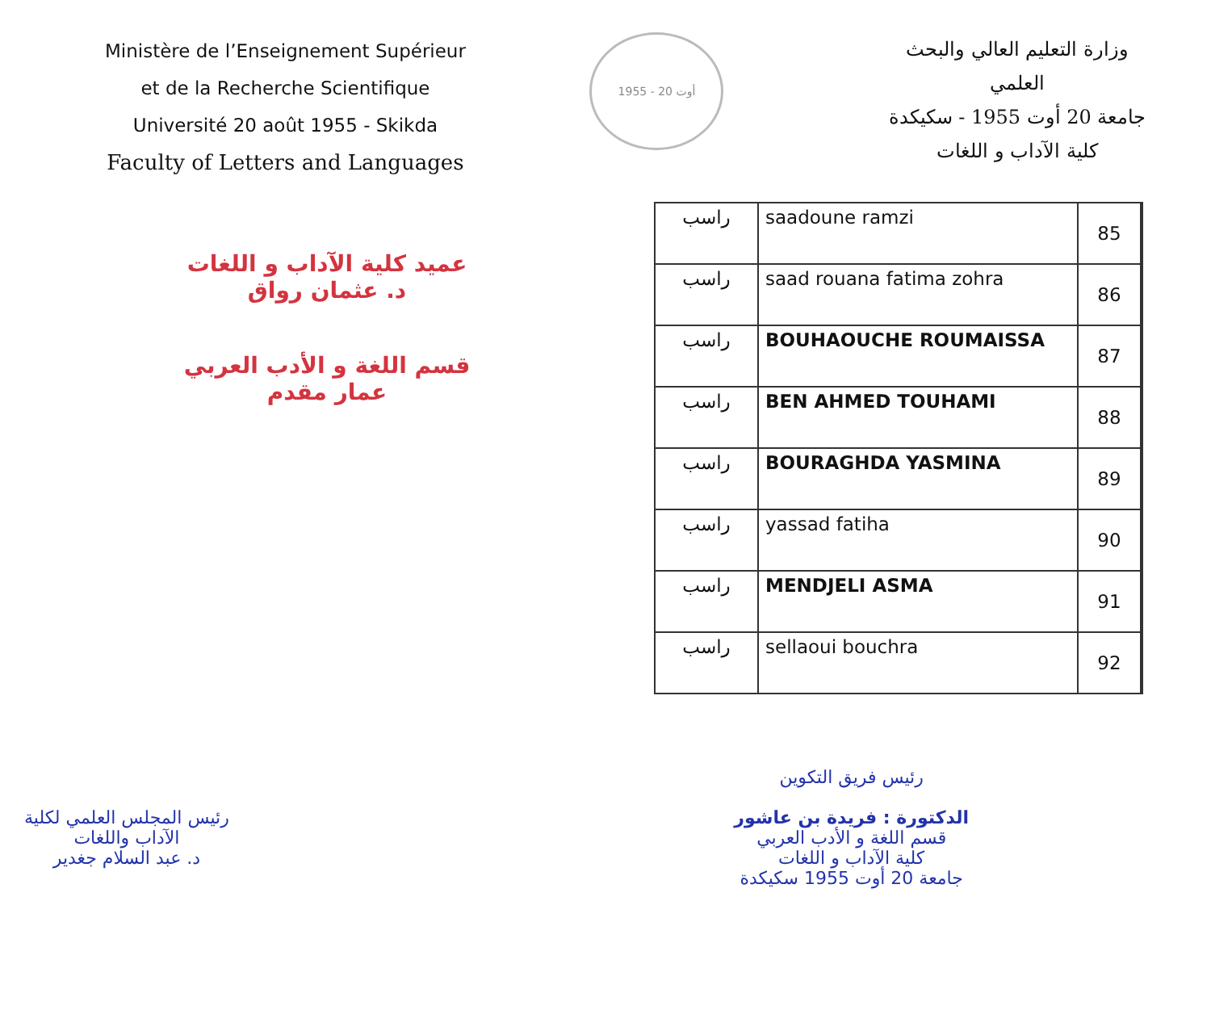Ministère de l’Enseignement Supérieur
et de la Recherche Scientifique
Université 20 août 1955 - Skikda
Faculty of Letters and Languages
1955 - 20 أوت
وزارة التعليم العالي والبحث
العلمي
جامعة 20 أوت 1955 - سكيكدة
كلية الآداب و اللغات
عميد كلية الآداب و اللغات
د. عثمان رواق
قسم اللغة و الأدب العربي
عمار مقدم
| راسب | saadoune ramzi | 85 |
| راسب | saad rouana fatima zohra | 86 |
| راسب | BOUHAOUCHE ROUMAISSA | 87 |
| راسب | BEN AHMED TOUHAMI | 88 |
| راسب | BOURAGHDA YASMINA | 89 |
| راسب | yassad fatiha | 90 |
| راسب | MENDJELI ASMA | 91 |
| راسب | sellaoui bouchra | 92 |
رئيس فريق التكوين
الدكتورة : فريدة بن عاشور
قسم اللغة و الأدب العربي
كلية الآداب و اللغات
جامعة 20 أوت 1955 سكيكدة
رئيس المجلس العلمي لكلية
الآداب واللغات
د. عبد السلام جغدير